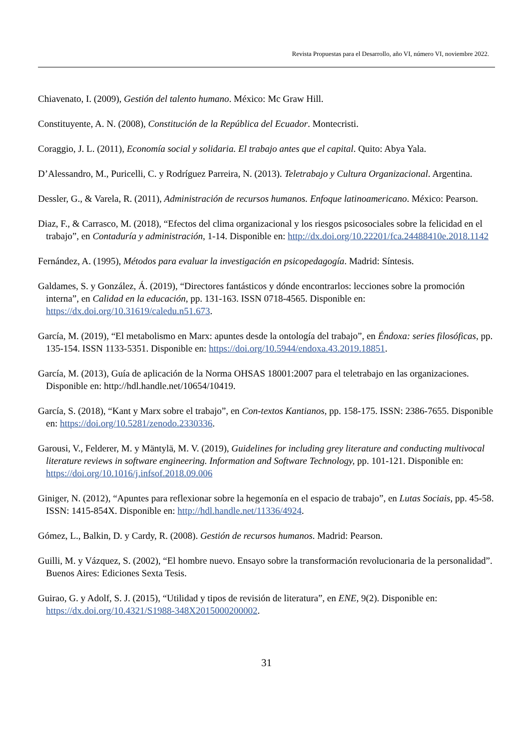Revista Propuestas para el Desarrollo, año VI, número VI, noviembre 2022.
Chiavenato, I. (2009), Gestión del talento humano. México: Mc Graw Hill.
Constituyente, A. N. (2008), Constitución de la República del Ecuador. Montecristi.
Coraggio, J. L. (2011), Economía social y solidaria. El trabajo antes que el capital. Quito: Abya Yala.
D’Alessandro, M., Puricelli, C. y Rodríguez Parreira, N. (2013). Teletrabajo y Cultura Organizacional. Argentina.
Dessler, G., & Varela, R. (2011), Administración de recursos humanos. Enfoque latinoamericano. México: Pearson.
Diaz, F., & Carrasco, M. (2018), “Efectos del clima organizacional y los riesgos psicosociales sobre la felicidad en el trabajo”, en Contaduría y administración, 1-14. Disponible en: http://dx.doi.org/10.22201/fca.24488410e.2018.1142
Fernández, A. (1995), Métodos para evaluar la investigación en psicopedagogía. Madrid: Síntesis.
Galdames, S. y González, Á. (2019), “Directores fantásticos y dónde encontrarlos: lecciones sobre la promoción interna”, en Calidad en la educación, pp. 131-163. ISSN 0718-4565. Disponible en: https://dx.doi.org/10.31619/caledu.n51.673.
García, M. (2019), “El metabolismo en Marx: apuntes desde la ontología del trabajo”, en Éndoxa: series filosóficas, pp. 135-154. ISSN 1133-5351. Disponible en: https://doi.org/10.5944/endoxa.43.2019.18851.
García, M. (2013), Guía de aplicación de la Norma OHSAS 18001:2007 para el teletrabajo en las organizaciones. Disponible en: http://hdl.handle.net/10654/10419.
García, S. (2018), “Kant y Marx sobre el trabajo”, en Con-textos Kantianos, pp. 158-175. ISSN: 2386-7655. Disponible en: https://doi.org/10.5281/zenodo.2330336.
Garousi, V., Felderer, M. y Mäntylä, M. V. (2019), Guidelines for including grey literature and conducting multivocal literature reviews in software engineering. Information and Software Technology, pp. 101-121. Disponible en: https://doi.org/10.1016/j.infsof.2018.09.006
Giniger, N. (2012), “Apuntes para reflexionar sobre la hegemonía en el espacio de trabajo”, en Lutas Sociais, pp. 45-58. ISSN: 1415-854X. Disponible en: http://hdl.handle.net/11336/4924.
Gómez, L., Balkin, D. y Cardy, R. (2008). Gestión de recursos humanos. Madrid: Pearson.
Guilli, M. y Vázquez, S. (2002), “El hombre nuevo. Ensayo sobre la transformación revolucionaria de la personalidad”. Buenos Aires: Ediciones Sexta Tesis.
Guirao, G. y Adolf, S. J. (2015), “Utilidad y tipos de revisión de literatura”, en ENE, 9(2). Disponible en: https://dx.doi.org/10.4321/S1988-348X2015000200002.
31